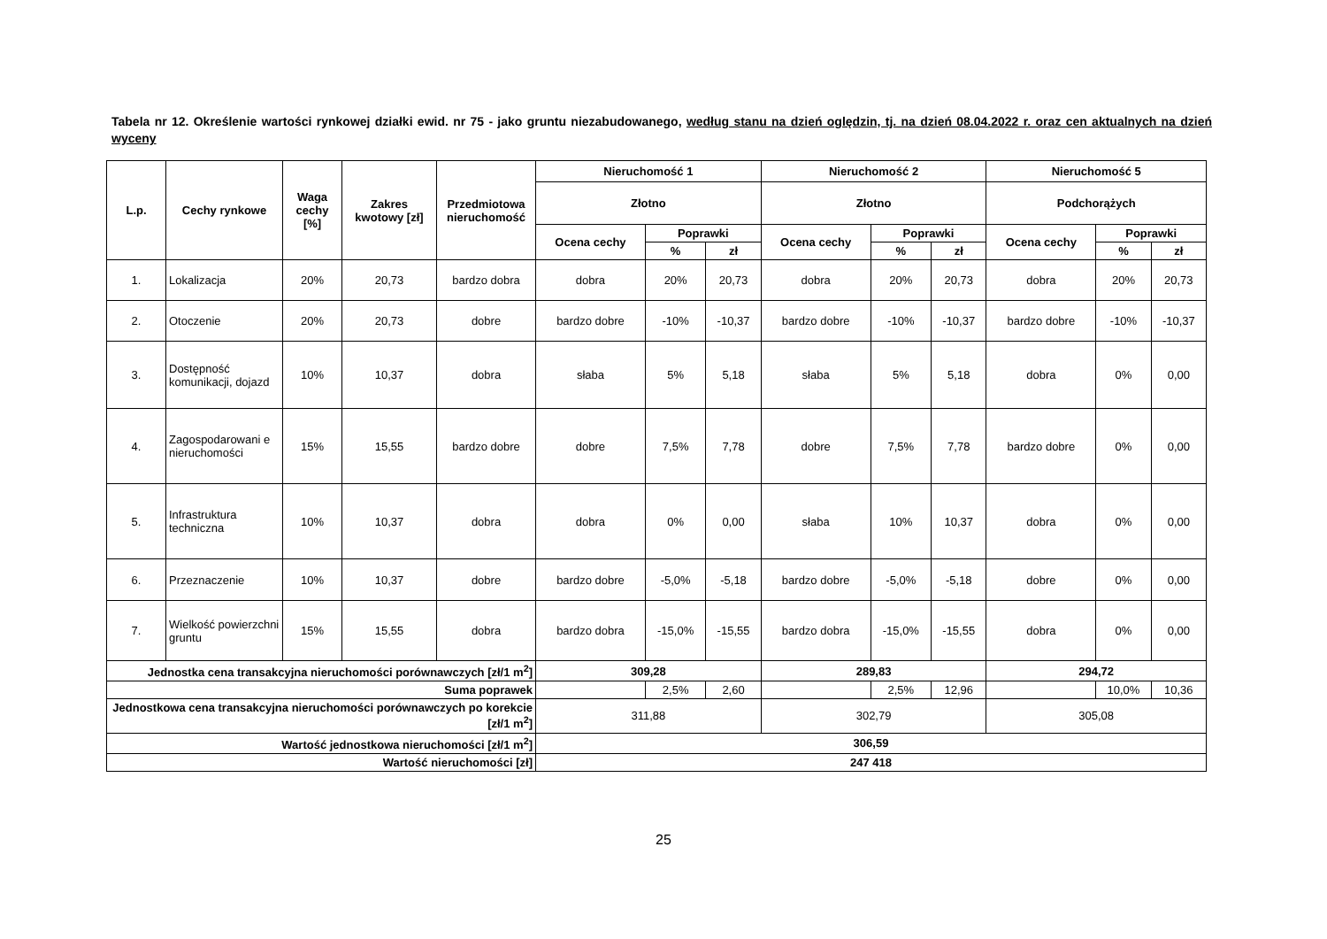Tabela nr 12. Określenie wartości rynkowej działki ewid. nr 75 - jako gruntu niezabudowanego, według stanu na dzień oględzin, tj. na dzień 08.04.2022 r. oraz cen aktualnych na dzień wyceny
| L.p. | Cechy rynkowe | Waga cechy [%] | Zakres kwotowy [zł] | Przedmiotowa nieruchomość | Nieruchomość 1 | | | Nieruchomość 2 | | | Nieruchomość 5 | | |
| --- | --- | --- | --- | --- | --- | --- | --- | --- | --- | --- | --- | --- | --- |
| | | | | | Złotno | | | Złotno | | | Podchorążych | | |
| | | | | | Ocena cechy | Poprawki | | Ocena cechy | Poprawki | | Ocena cechy | Poprawki | |
| | | | | | | % | zł | | % | zł | | % | zł |
| 1. | Lokalizacja | 20% | 20,73 | bardzo dobra | dobra | 20% | 20,73 | dobra | 20% | 20,73 | dobra | 20% | 20,73 |
| 2. | Otoczenie | 20% | 20,73 | dobre | bardzo dobre | -10% | -10,37 | bardzo dobre | -10% | -10,37 | bardzo dobre | -10% | -10,37 |
| 3. | Dostępność komunikacji, dojazd | 10% | 10,37 | dobra | słaba | 5% | 5,18 | słaba | 5% | 5,18 | dobra | 0% | 0,00 |
| 4. | Zagospodarowani e nieruchomości | 15% | 15,55 | bardzo dobre | dobre | 7,5% | 7,78 | dobre | 7,5% | 7,78 | bardzo dobre | 0% | 0,00 |
| 5. | Infrastruktura techniczna | 10% | 10,37 | dobra | dobra | 0% | 0,00 | słaba | 10% | 10,37 | dobra | 0% | 0,00 |
| 6. | Przeznaczenie | 10% | 10,37 | dobre | bardzo dobre | -5,0% | -5,18 | bardzo dobre | -5,0% | -5,18 | dobre | 0% | 0,00 |
| 7. | Wielkość powierzchni gruntu | 15% | 15,55 | dobra | bardzo dobra | -15,0% | -15,55 | bardzo dobra | -15,0% | -15,55 | dobra | 0% | 0,00 |
| Jednostka cena transakcyjna nieruchomości porównawczych [zł/1 m<sup>2</sup>] | | | | | 309,28 | | | 289,83 | | | 294,72 | | |
| Suma poprawek | | | | | | 2,5% | 2,60 | | 2,5% | 12,96 | | 10,0% | 10,36 |
| Jednostkowa cena transakcyjna nieruchomości porównawczych po korekcie [zł/1 m<sup>2</sup>] | | | | | 311,88 | | | 302,79 | | | 305,08 | | |
| Wartość jednostkowa nieruchomości [zł/1 m<sup>2</sup>] | | | | | 306,59 | | | | | | | | |
| Wartość nieruchomości [zł] | | | | | 247 418 | | | | | | | | |
25